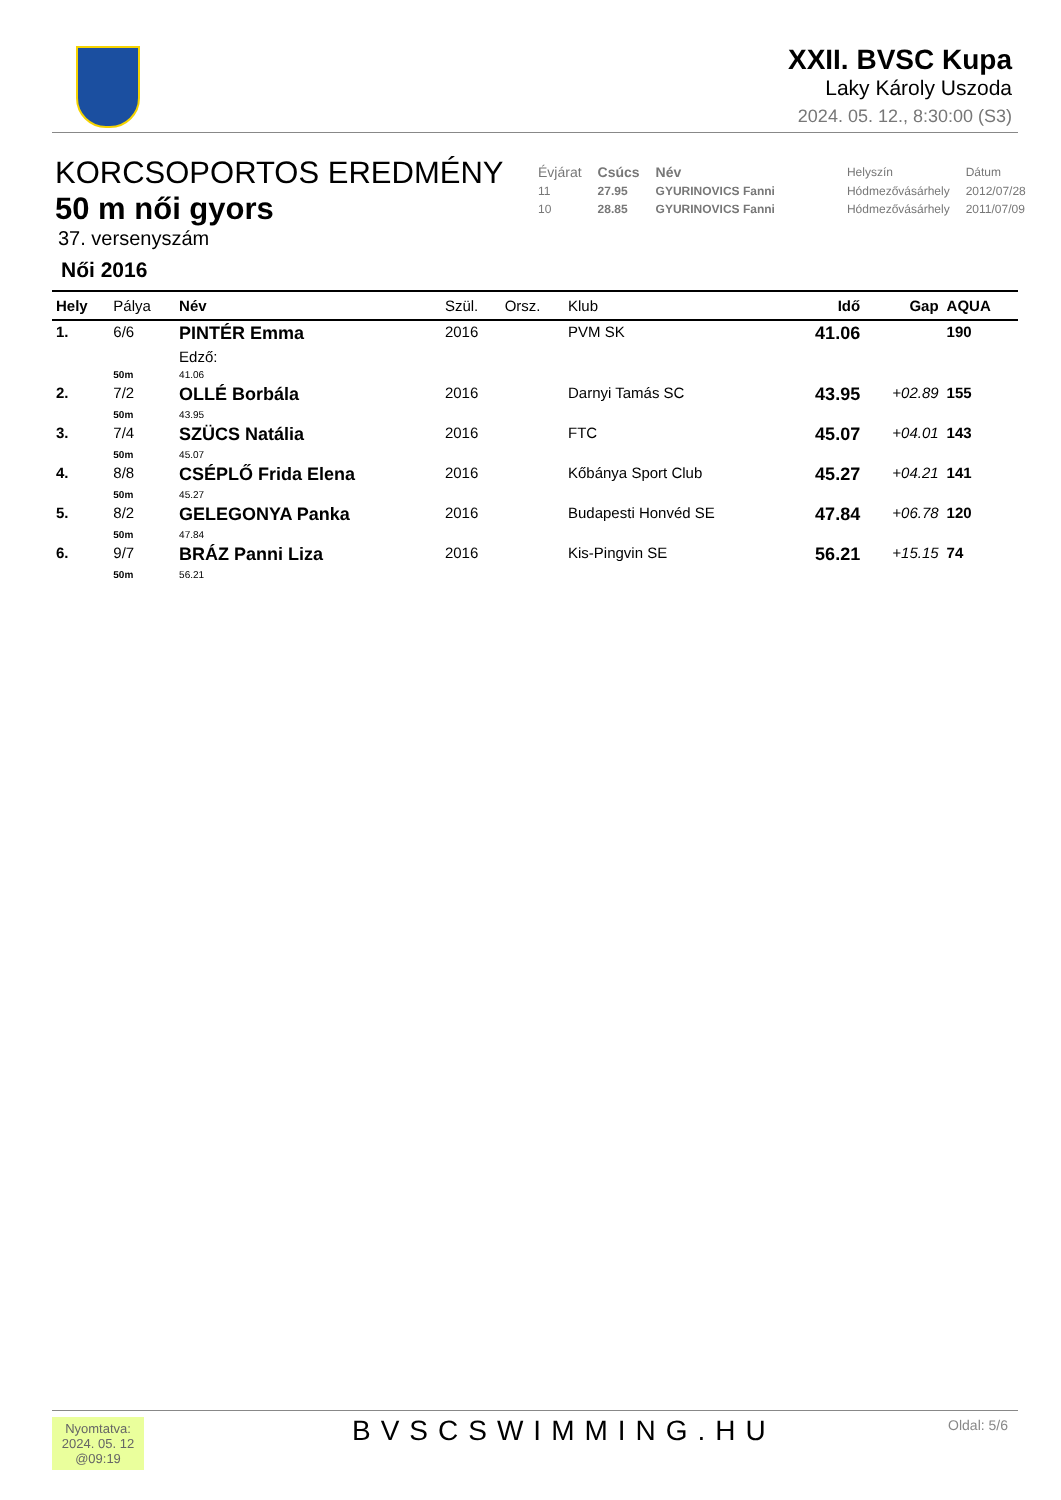XXII. BVSC Kupa
Laky Károly Uszoda
2024. 05. 12., 8:30:00 (S3)
KORCSOPORTOS EREDMÉNY
50 m női gyors
37. versenyszám
Női 2016
| Évjárat | Csúcs | Név | | Helyszín | Dátum |
| 11 | 27.95 | GYURINOVICS Fanni | | Hódmezővásárhely | 2012/07/28 |
| 10 | 28.85 | GYURINOVICS Fanni | | Hódmezővásárhely | 2011/07/09 |
| Hely | Pálya | Név | Szül. | Orsz. | Klub | Idő | Gap | AQUA |
| --- | --- | --- | --- | --- | --- | --- | --- | --- |
| 1. | 6/6 | PINTÉR Emma | 2016 | | PVM SK | 41.06 | | 190 |
| | | Edző: | | | | | | |
| | 50m | 41.06 | | | | | | |
| 2. | 7/2 | OLLÉ Borbála | 2016 | | Darnyi Tamás SC | 43.95 | +02.89 | 155 |
| | 50m | 43.95 | | | | | | |
| 3. | 7/4 | SZÜCS Natália | 2016 | | FTC | 45.07 | +04.01 | 143 |
| | 50m | 45.07 | | | | | | |
| 4. | 8/8 | CSÉPLŐ Frida Elena | 2016 | | Kőbánya Sport Club | 45.27 | +04.21 | 141 |
| | 50m | 45.27 | | | | | | |
| 5. | 8/2 | GELEGONYA Panka | 2016 | | Budapesti Honvéd SE | 47.84 | +06.78 | 120 |
| | 50m | 47.84 | | | | | | |
| 6. | 9/7 | BRÁZ Panni Liza | 2016 | | Kis-Pingvin SE | 56.21 | +15.15 | 74 |
| | 50m | 56.21 | | | | | | |
Nyomtatva:
2024. 05. 12
@09:19
BVSCSWIMMING.HU Oldal: 5/6